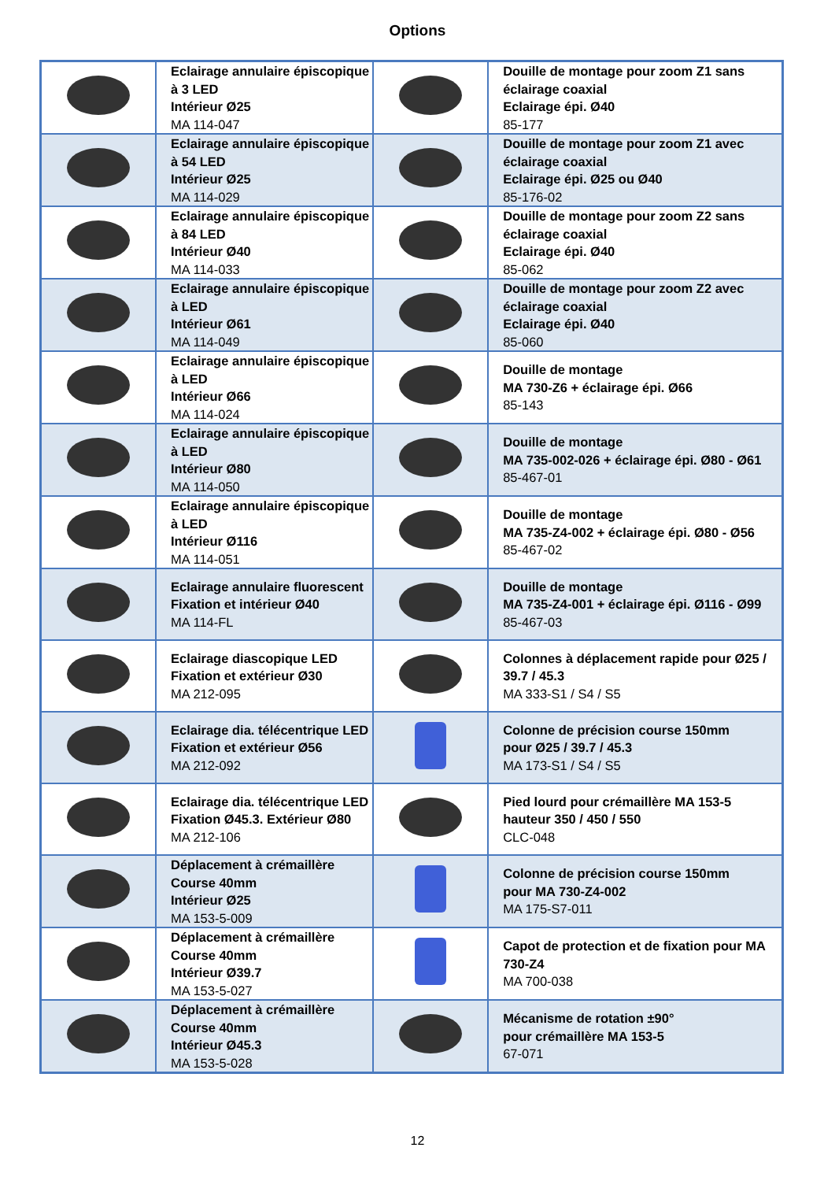Options
| | Eclairage annulaire épiscopique à 3 LED Intérieur Ø25 MA 114-047 | | Douille de montage pour zoom Z1 sans éclairage coaxial Eclairage épi. Ø40 85-177 |
| | Eclairage annulaire épiscopique à 54 LED Intérieur Ø25 MA 114-029 | | Douille de montage pour zoom Z1 avec éclairage coaxial Eclairage épi. Ø25 ou Ø40 85-176-02 |
| | Eclairage annulaire épiscopique à 84 LED Intérieur Ø40 MA 114-033 | | Douille de montage pour zoom Z2 sans éclairage coaxial Eclairage épi. Ø40 85-062 |
| | Eclairage annulaire épiscopique à LED Intérieur Ø61 MA 114-049 | | Douille de montage pour zoom Z2 avec éclairage coaxial Eclairage épi. Ø40 85-060 |
| | Eclairage annulaire épiscopique à LED Intérieur Ø66 MA 114-024 | | Douille de montage MA 730-Z6 + éclairage épi. Ø66 85-143 |
| | Eclairage annulaire épiscopique à LED Intérieur Ø80 MA 114-050 | | Douille de montage MA 735-002-026 + éclairage épi. Ø80 - Ø61 85-467-01 |
| | Eclairage annulaire épiscopique à LED Intérieur Ø116 MA 114-051 | | Douille de montage MA 735-Z4-002 + éclairage épi. Ø80 - Ø56 85-467-02 |
| | Eclairage annulaire fluorescent Fixation et intérieur Ø40 MA 114-FL | | Douille de montage MA 735-Z4-001 + éclairage épi. Ø116 - Ø99 85-467-03 |
| | Eclairage diascopique LED Fixation et extérieur Ø30 MA 212-095 | | Colonnes à déplacement rapide pour Ø25 / 39.7 / 45.3 MA 333-S1 / S4 / S5 |
| | Eclairage dia. télécentrique LED Fixation et extérieur Ø56 MA 212-092 | | Colonne de précision course 150mm pour Ø25 / 39.7 / 45.3 MA 173-S1 / S4 / S5 |
| | Eclairage dia. télécentrique LED Fixation Ø45.3. Extérieur Ø80 MA 212-106 | | Pied lourd pour crémaillère MA 153-5 hauteur 350 / 450 / 550 CLC-048 |
| | Déplacement à crémaillère Course 40mm Intérieur Ø25 MA 153-5-009 | | Colonne de précision course 150mm pour MA 730-Z4-002 MA 175-S7-011 |
| | Déplacement à crémaillère Course 40mm Intérieur Ø39.7 MA 153-5-027 | | Capot de protection et de fixation pour MA 730-Z4 MA 700-038 |
| | Déplacement à crémaillère Course 40mm Intérieur Ø45.3 MA 153-5-028 | | Mécanisme de rotation ±90° pour crémaillère MA 153-5 67-071 |
12